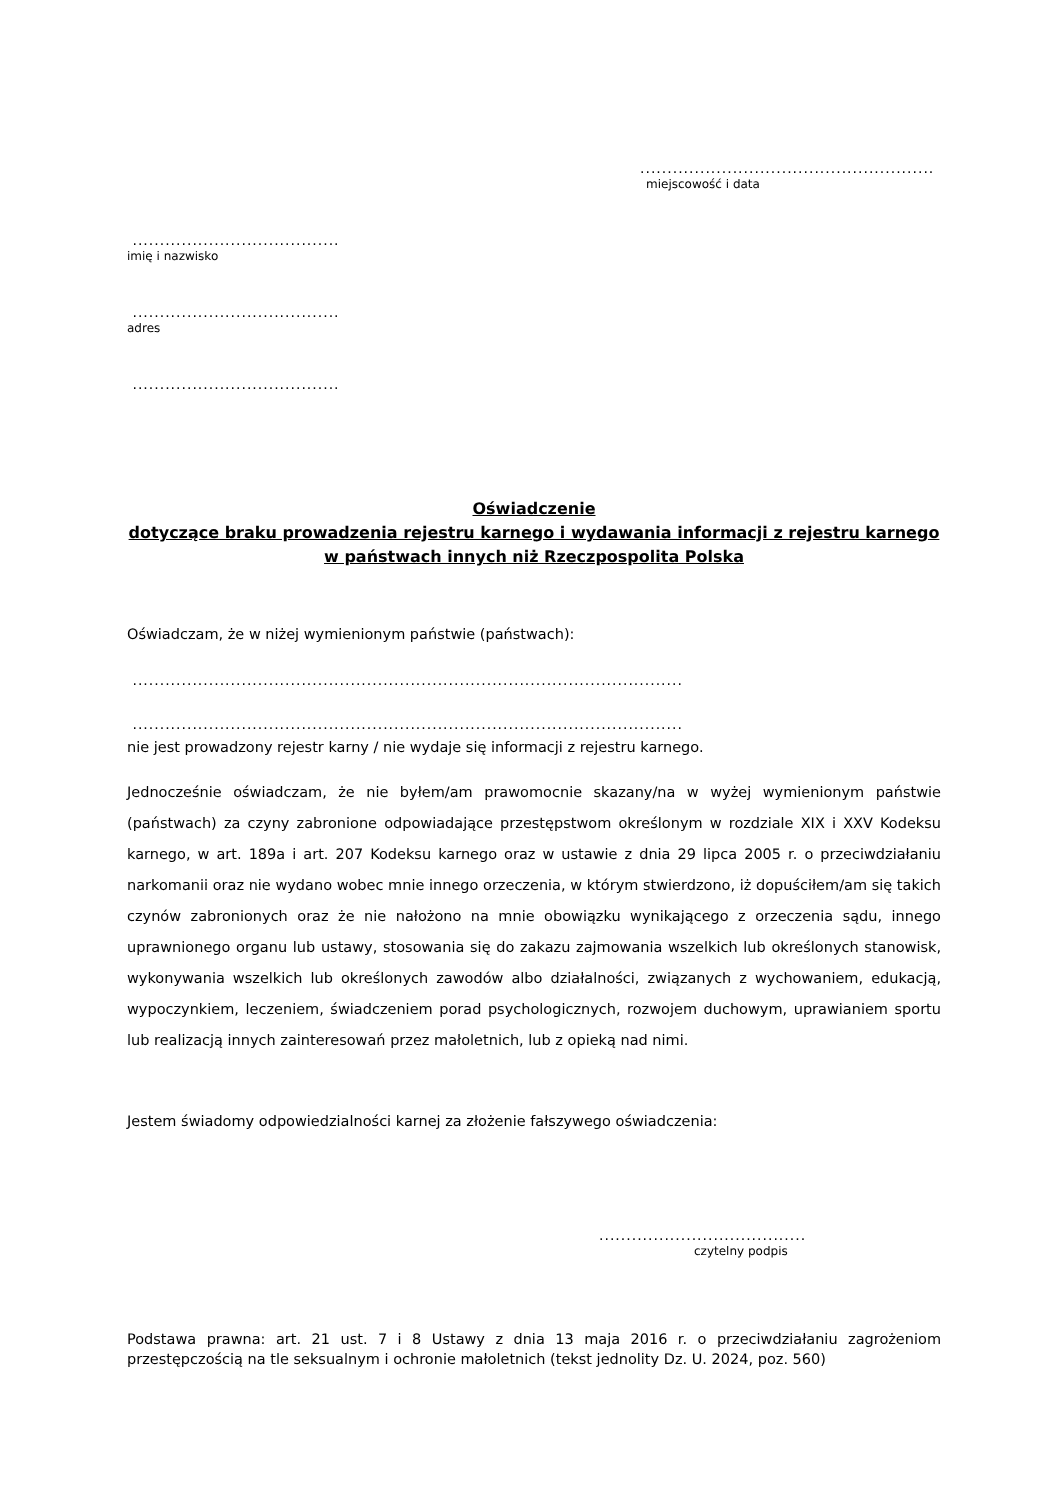......................................................
miejscowość i data
......................................
imię i nazwisko
......................................
adres
......................................
Oświadczenie
dotyczące braku prowadzenia rejestru karnego i wydawania informacji z rejestru karnego w państwach innych niż Rzeczpospolita Polska
Oświadczam, że w niżej wymienionym państwie (państwach):
.....................................................................................................
.....................................................................................................
nie jest prowadzony rejestr karny / nie wydaje się informacji z rejestru karnego.
Jednocześnie oświadczam, że nie byłem/am prawomocnie skazany/na w wyżej wymienionym państwie (państwach) za czyny zabronione odpowiadające przestępstwom określonym w rozdziale XIX i XXV Kodeksu karnego, w art. 189a i art. 207 Kodeksu karnego oraz w ustawie z dnia 29 lipca 2005 r. o przeciwdziałaniu narkomanii oraz nie wydano wobec mnie innego orzeczenia, w którym stwierdzono, iż dopuściłem/am się takich czynów zabronionych oraz że nie nałożono na mnie obowiązku wynikającego z orzeczenia sądu, innego uprawnionego organu lub ustawy, stosowania się do zakazu zajmowania wszelkich lub określonych stanowisk, wykonywania wszelkich lub określonych zawodów albo działalności, związanych z wychowaniem, edukacją, wypoczynkiem, leczeniem, świadczeniem porad psychologicznych, rozwojem duchowym, uprawianiem sportu lub realizacją innych zainteresowań przez małoletnich, lub z opieką nad nimi.
Jestem świadomy odpowiedzialności karnej za złożenie fałszywego oświadczenia:
......................................
czytelny podpis
Podstawa prawna: art. 21 ust. 7 i 8 Ustawy z dnia 13 maja 2016 r. o przeciwdziałaniu zagrożeniom przestępczością na tle seksualnym i ochronie małoletnich (tekst jednolity Dz. U. 2024, poz. 560)